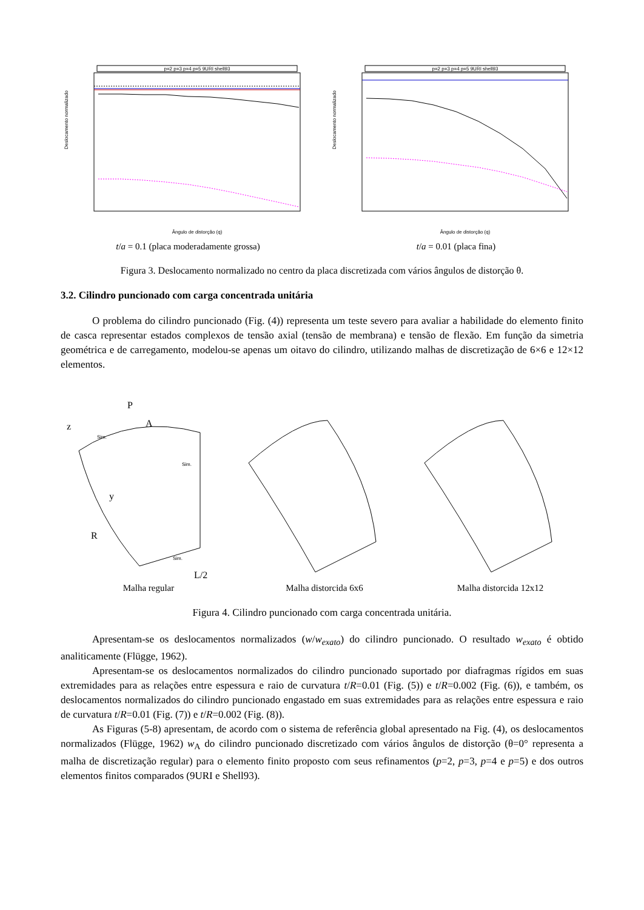p=2 p=3 p=4 p=5 9URI shell93
Deslocamento normalizado
Ângulo de distorção (q)
t/a = 0.1 (placa moderadamente grossa)
p=2 p=3 p=4 p=5 9URI shell93
Deslocamento normalizado
Ângulo de distorção (q)
t/a = 0.01 (placa fina)
Figura 3. Deslocamento normalizado no centro da placa discretizada com vários ângulos de distorção θ.
3.2. Cilindro puncionado com carga concentrada unitária
O problema do cilindro puncionado (Fig. (4)) representa um teste severo para avaliar a habilidade do elemento finito de casca representar estados complexos de tensão axial (tensão de membrana) e tensão de flexão. Em função da simetria geométrica e de carregamento, modelou-se apenas um oitavo do cilindro, utilizando malhas de discretização de 6×6 e 12×12 elementos.
z
P
A
Sim.
Sim.
y
R
Sim.
L/2
Malha regular
Malha distorcida 6x6 Malha distorcida 12x12
Figura 4. Cilindro puncionado com carga concentrada unitária.
Apresentam-se os deslocamentos normalizados (w/w<sub>exato</sub>) do cilindro puncionado. O resultado w<sub>exato</sub> é obtido analiticamente (Flügge, 1962).
Apresentam-se os deslocamentos normalizados do cilindro puncionado suportado por diafragmas rígidos em suas extremidades para as relações entre espessura e raio de curvatura t/R=0.01 (Fig. (5)) e t/R=0.002 (Fig. (6)), e também, os deslocamentos normalizados do cilindro puncionado engastado em suas extremidades para as relações entre espessura e raio de curvatura t/R=0.01 (Fig. (7)) e t/R=0.002 (Fig. (8)).
As Figuras (5-8) apresentam, de acordo com o sistema de referência global apresentado na Fig. (4), os deslocamentos normalizados (Flügge, 1962) w<sub>A</sub> do cilindro puncionado discretizado com vários ângulos de distorção (θ=0° representa a malha de discretização regular) para o elemento finito proposto com seus refinamentos (p=2, p=3, p=4 e p=5) e dos outros elementos finitos comparados (9URI e Shell93).